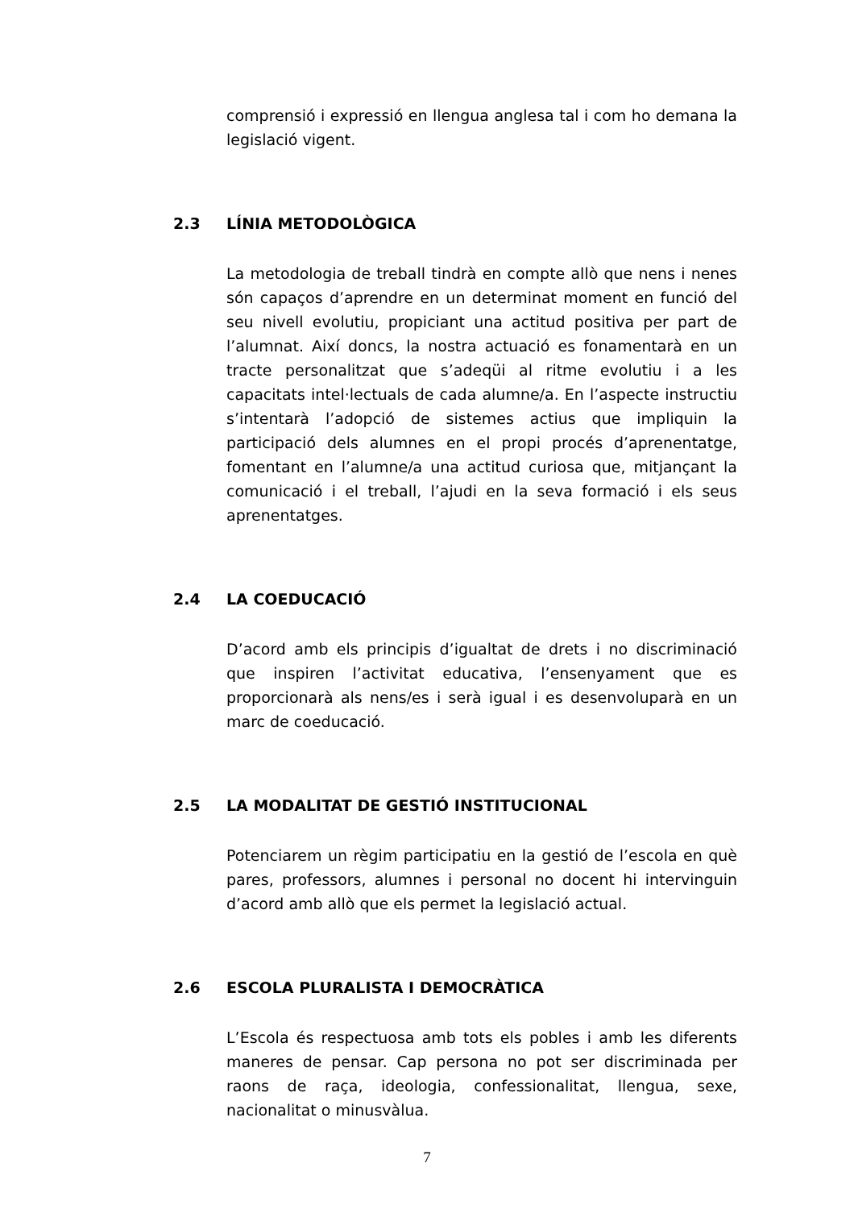comprensió i expressió en llengua anglesa tal i com ho demana la legislació vigent.
2.3 LÍNIA METODOLÒGICA
La metodologia de treball tindrà en compte allò que nens i nenes són capaços d’aprendre en un determinat moment en funció del seu nivell evolutiu, propiciant una actitud positiva per part de l’alumnat. Així doncs, la nostra actuació es fonamentarà en un tracte personalitzat que s’adeqüi al ritme evolutiu i a les capacitats intel·lectuals de cada alumne/a. En l’aspecte instructiu s’intentarà l’adopció de sistemes actius que impliquin la participació dels alumnes en el propi procés d’aprenentatge, fomentant en l’alumne/a una actitud curiosa que, mitjançant la comunicació i el treball, l’ajudi en la seva formació i els seus aprenentatges.
2.4 LA COEDUCACIÓ
D’acord amb els principis d’igualtat de drets i no discriminació que inspiren l’activitat educativa, l’ensenyament que es proporcionarà als nens/es i serà igual i es desenvoluparà en un marc de coeducació.
2.5 LA MODALITAT DE GESTIÓ INSTITUCIONAL
Potenciarem un règim participatiu en la gestió de l’escola en què pares, professors, alumnes i personal no docent hi intervinguin d’acord amb allò que els permet la legislació actual.
2.6 ESCOLA PLURALISTA I DEMOCRÀTICA
L’Escola és respectuosa amb tots els pobles i amb les diferents maneres de pensar. Cap persona no pot ser discriminada per raons de raça, ideologia, confessionalitat, llengua, sexe, nacionalitat o minusvàlua.
7